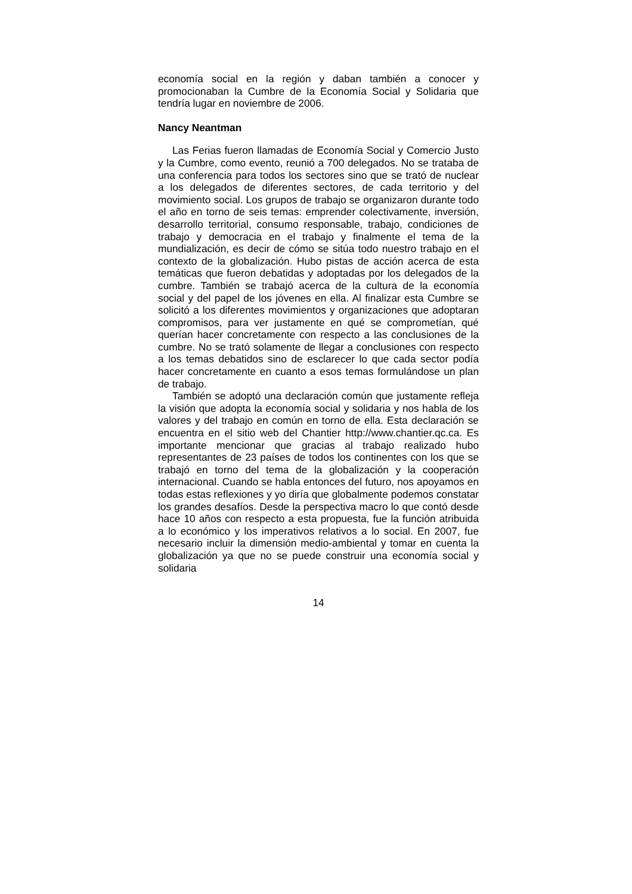economía social en la región y daban también a conocer y promocionaban la Cumbre de la Economía Social y Solidaria que tendría lugar en noviembre de 2006.
Nancy Neantman
Las Ferias fueron llamadas de Economía Social y Comercio Justo y la Cumbre, como evento, reunió a 700 delegados. No se trataba de una conferencia para todos los sectores sino que se trató de nuclear a los delegados de diferentes sectores, de cada territorio y del movimiento social. Los grupos de trabajo se organizaron durante todo el año en torno de seis temas: emprender colectivamente, inversión, desarrollo territorial, consumo responsable, trabajo, condiciones de trabajo y democracia en el trabajo y finalmente el tema de la mundialización, es decir de cómo se sitúa todo nuestro trabajo en el contexto de la globalización. Hubo pistas de acción acerca de esta temáticas que fueron debatidas y adoptadas por los delegados de la cumbre. También se trabajó acerca de la cultura de la economía social y del papel de los jóvenes en ella. Al finalizar esta Cumbre se solicitó a los diferentes movimientos y organizaciones que adoptaran compromisos, para ver justamente en qué se comprometían, qué querían hacer concretamente con respecto a las conclusiones de la cumbre. No se trató solamente de llegar a conclusiones con respecto a los temas debatidos sino de esclarecer lo que cada sector podía hacer concretamente en cuanto a esos temas formulándose un plan de trabajo.
También se adoptó una declaración común que justamente refleja la visión que adopta la economía social y solidaria y nos habla de los valores y del trabajo en común en torno de ella. Esta declaración se encuentra en el sitio web del Chantier http://www.chantier.qc.ca. Es importante mencionar que gracias al trabajo realizado hubo representantes de 23 países de todos los continentes con los que se trabajó en torno del tema de la globalización y la cooperación internacional. Cuando se habla entonces del futuro, nos apoyamos en todas estas reflexiones y yo diría que globalmente podemos constatar los grandes desafíos. Desde la perspectiva macro lo que contó desde hace 10 años con respecto a esta propuesta, fue la función atribuida a lo económico y los imperativos relativos a lo social. En 2007, fue necesario incluir la dimensión medio-ambiental y tomar en cuenta la globalización ya que no se puede construir una economía social y solidaria
14